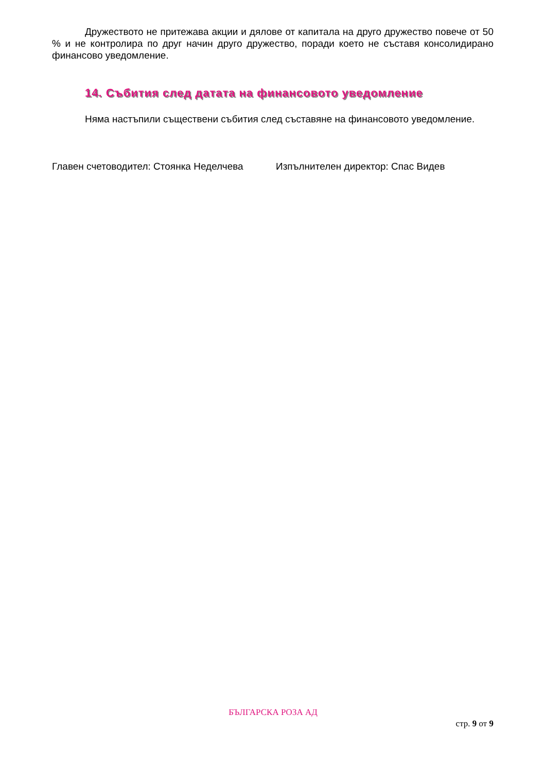Дружеството не притежава акции и дялове от капитала на друго дружество повече от 50 % и не контролира по друг начин друго дружество, поради което не съставя консолидирано финансово уведомление.
14. Събития след датата на финансовото уведомление
Няма настъпили съществени събития след съставяне на финансовото уведомление.
Главен счетоводител: Стоянка Неделчева Изпълнителен директор: Спас Видев
БЪЛГАРСКА РОЗА АД
стр. 9 от 9